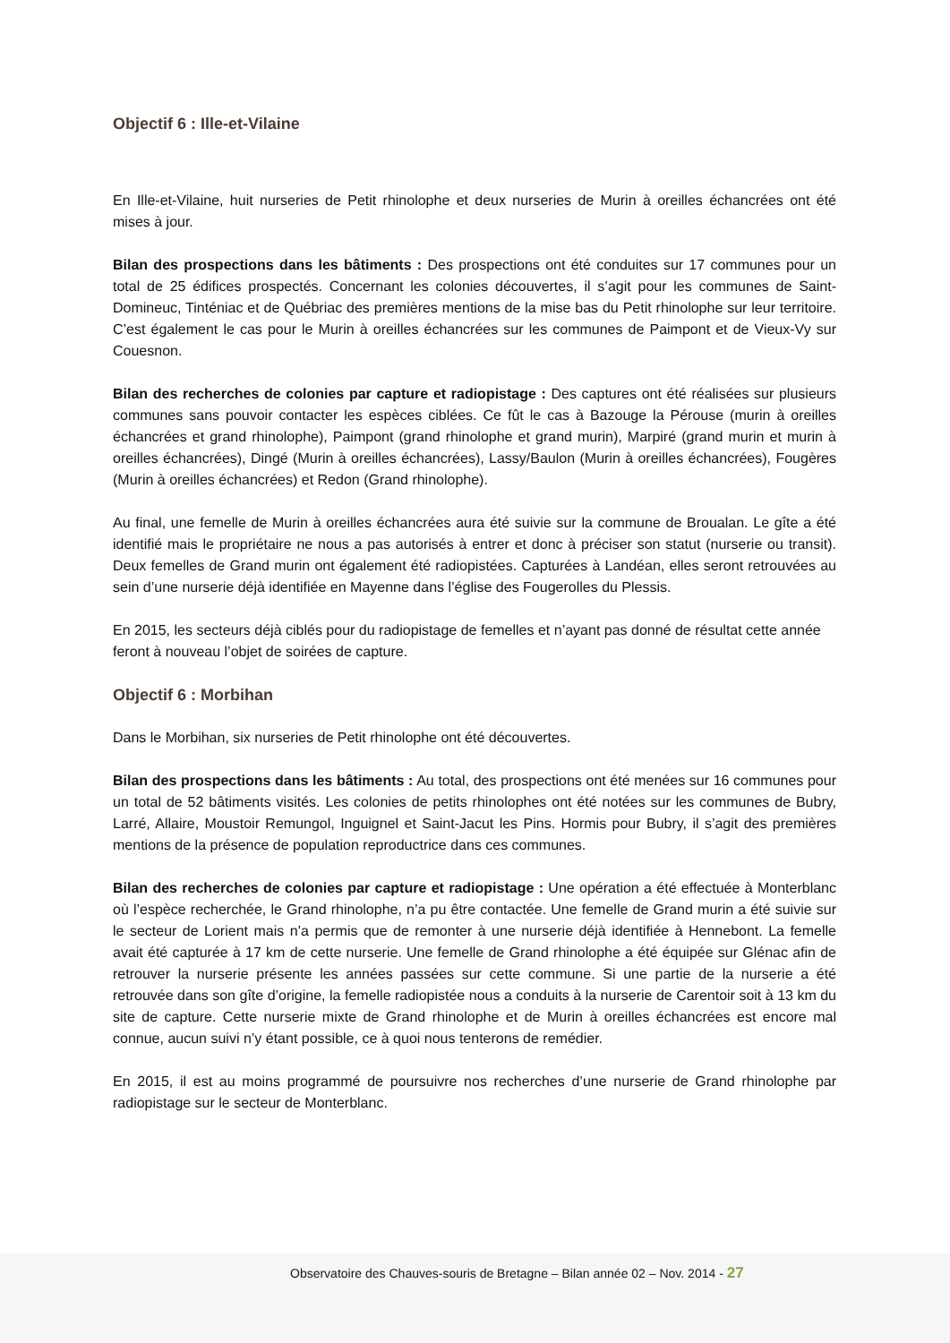Objectif 6 : Ille-et-Vilaine
En Ille-et-Vilaine, huit nurseries de Petit rhinolophe et deux nurseries de Murin à oreilles échancrées ont été mises à jour.
Bilan des prospections dans les bâtiments : Des prospections ont été conduites sur 17 communes pour un total de 25 édifices prospectés. Concernant les colonies découvertes, il s’agit pour les communes de Saint-Domineuc, Tinténiac et de Québriac des premières mentions de la mise bas du Petit rhinolophe sur leur territoire. C’est également le cas pour le Murin à oreilles échancrées sur les communes de Paimpont et de Vieux-Vy sur Couesnon.
Bilan des recherches de colonies par capture et radiopistage : Des captures ont été réalisées sur plusieurs communes sans pouvoir contacter les espèces ciblées. Ce fût le cas à Bazouge la Pérouse (murin à oreilles échancrées et grand rhinolophe), Paimpont (grand rhinolophe et grand murin), Marpiré (grand murin et murin à oreilles échancrées), Dingé (Murin à oreilles échancrées), Lassy/Baulon (Murin à oreilles échancrées), Fougères (Murin à oreilles échancrées) et Redon (Grand rhinolophe).
Au final, une femelle de Murin à oreilles échancrées aura été suivie sur la commune de Broualan. Le gîte a été identifié mais le propriétaire ne nous a pas autorisés à entrer et donc à préciser son statut (nurserie ou transit). Deux femelles de Grand murin ont également été radiopistées. Capturées à Landéan, elles seront retrouvées au sein d’une nurserie déjà identifiée en Mayenne dans l’église des Fougerolles du Plessis.
En 2015, les secteurs déjà ciblés pour du radiopistage de femelles et n’ayant pas donné de résultat cette année feront à nouveau l’objet de soirées de capture.
Objectif 6 : Morbihan
Dans le Morbihan, six nurseries de Petit rhinolophe ont été découvertes.
Bilan des prospections dans les bâtiments : Au total, des prospections ont été menées sur 16 communes pour un total de 52 bâtiments visités. Les colonies de petits rhinolophes ont été notées sur les communes de Bubry, Larré, Allaire, Moustoir Remungol, Inguignel et Saint-Jacut les Pins. Hormis pour Bubry, il s’agit des premières mentions de la présence de population reproductrice dans ces communes.
Bilan des recherches de colonies par capture et radiopistage : Une opération a été effectuée à Monterblanc où l’espèce recherchée, le Grand rhinolophe, n’a pu être contactée. Une femelle de Grand murin a été suivie sur le secteur de Lorient mais n’a permis que de remonter à une nurserie déjà identifiée à Hennebont. La femelle avait été capturée à 17 km de cette nurserie. Une femelle de Grand rhinolophe a été équipée sur Glénac afin de retrouver la nurserie présente les années passées sur cette commune. Si une partie de la nurserie a été retrouvée dans son gîte d’origine, la femelle radiopistée nous a conduits à la nurserie de Carentoir soit à 13 km du site de capture. Cette nurserie mixte de Grand rhinolophe et de Murin à oreilles échancrées est encore mal connue, aucun suivi n’y étant possible, ce à quoi nous tenterons de remédier.
En 2015, il est au moins programmé de poursuivre nos recherches d’une nurserie de Grand rhinolophe par radiopistage sur le secteur de Monterblanc.
Observatoire des Chauves-souris de Bretagne – Bilan année 02 – Nov. 2014 - 27